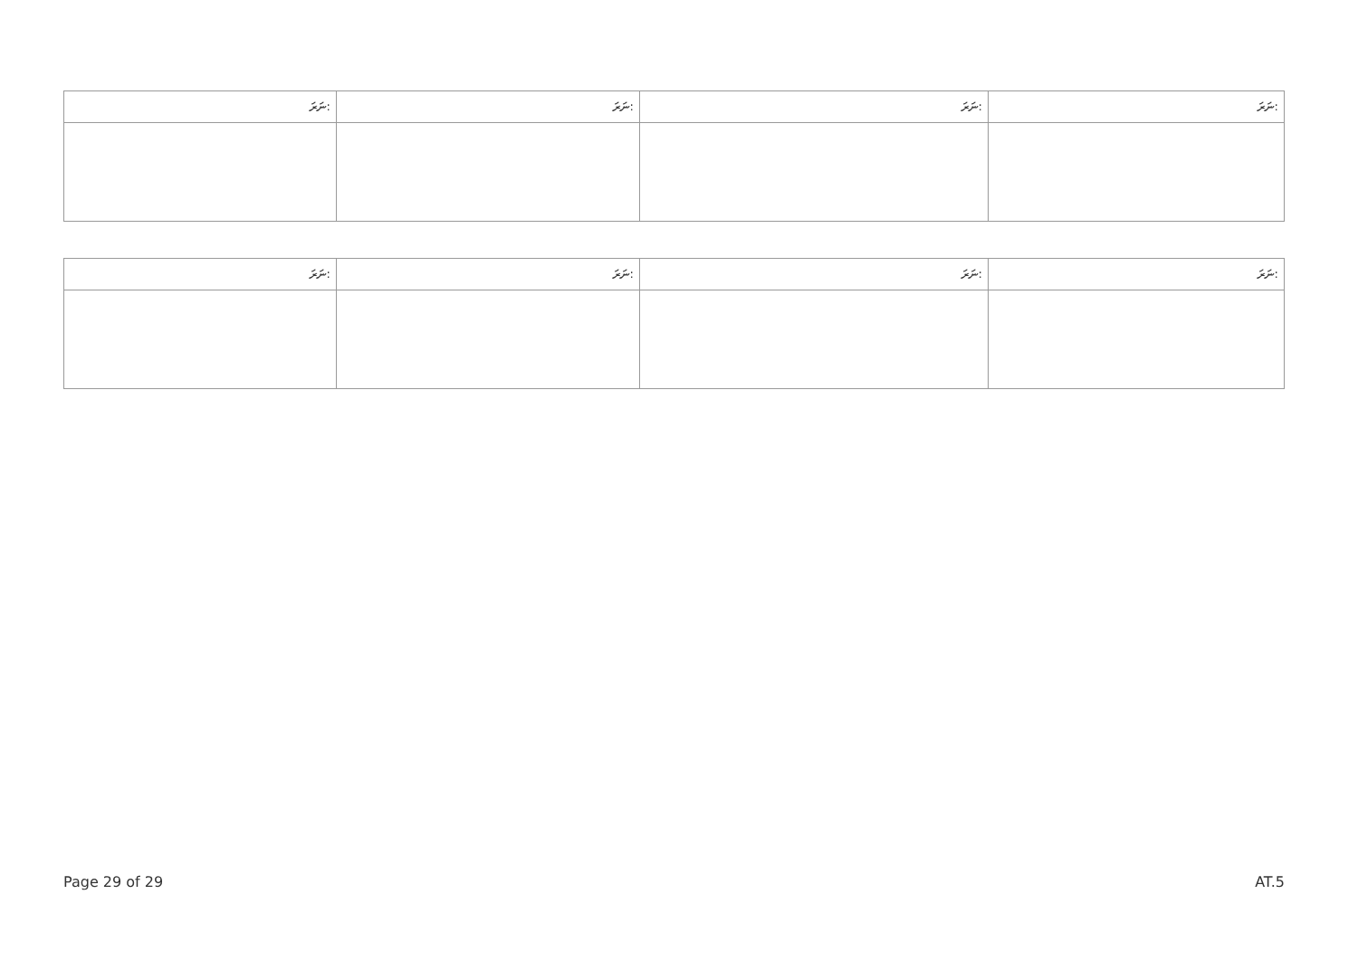| ނަރަ: | ނަރަ: | ނަރަ: | ނަރަ: |
| --- | --- | --- | --- |
| ނަރަ: | ނަރަ: | ނަރަ: | ނަރަ: |
| --- | --- | --- | --- |
Page 29 of 29 AT.5